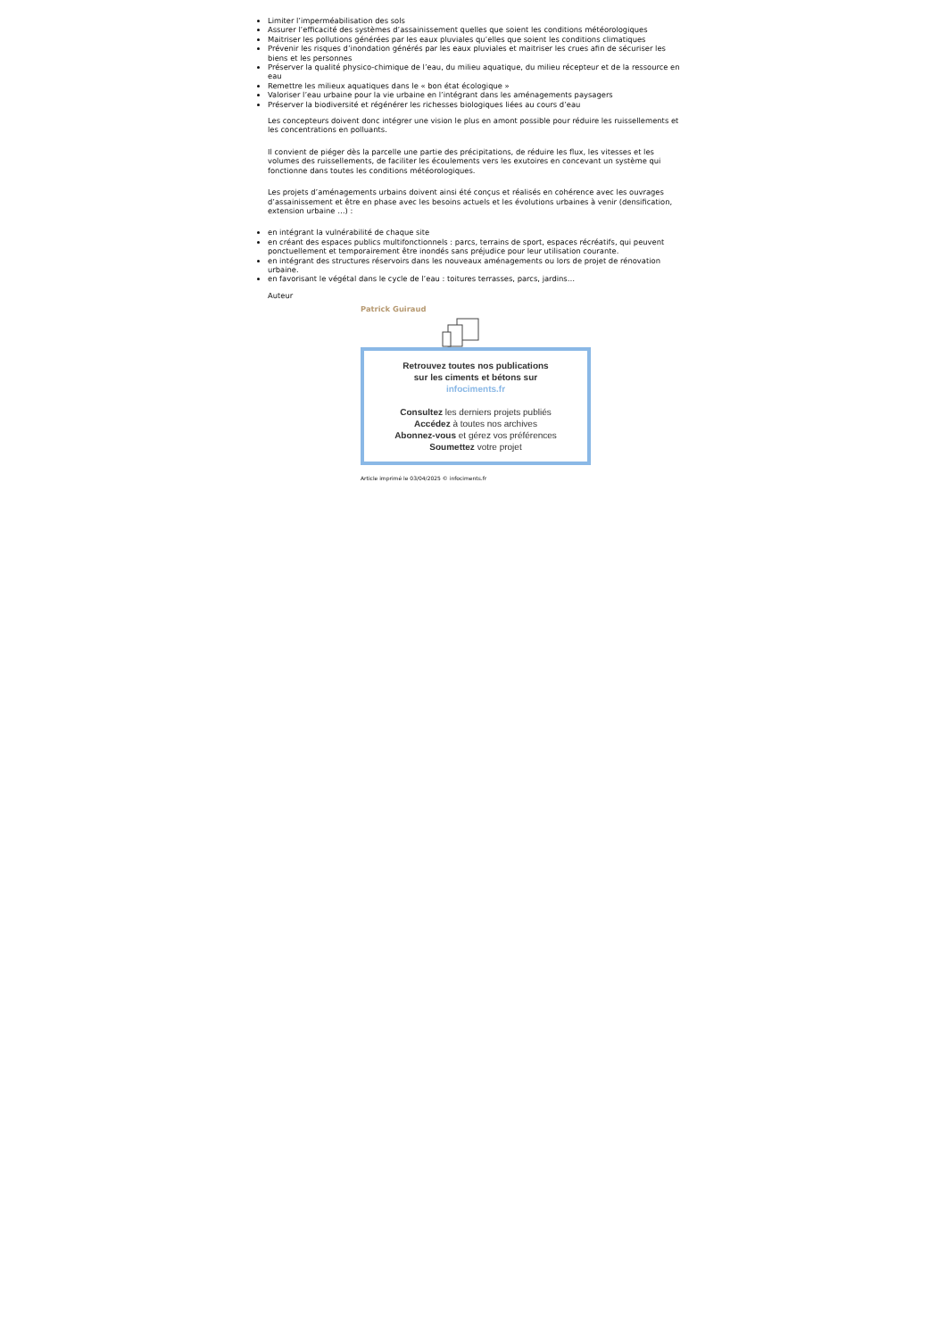Limiter l’imperméabilisation des sols
Assurer l’efficacité des systèmes d’assainissement quelles que soient les conditions météorologiques
Maitriser les pollutions générées par les eaux pluviales qu’elles que soient les conditions climatiques
Prévenir les risques d’inondation générés par les eaux pluviales et maitriser les crues afin de sécuriser les biens et les personnes
Préserver la qualité physico-chimique de l’eau, du milieu aquatique, du milieu récepteur et de la ressource en eau
Remettre les milieux aquatiques dans le « bon état écologique »
Valoriser l’eau urbaine pour la vie urbaine en l’intégrant dans les aménagements paysagers
Préserver la biodiversité et régénérer les richesses biologiques liées au cours d’eau
Les concepteurs doivent donc intégrer une vision le plus en amont possible pour réduire les ruissellements et les concentrations en polluants.
Il convient de piéger dès la parcelle une partie des précipitations, de réduire les flux, les vitesses et les volumes des ruissellements, de faciliter les écoulements vers les exutoires en concevant un système qui fonctionne dans toutes les conditions météorologiques.
Les projets d’aménagements urbains doivent ainsi été conçus et réalisés en cohérence avec les ouvrages d’assainissement et être en phase avec les besoins actuels et les évolutions urbaines à venir (densification, extension urbaine …) :
en intégrant la vulnérabilité de chaque site
en créant des espaces publics multifonctionnels : parcs, terrains de sport, espaces récréatifs, qui peuvent ponctuellement et temporairement être inondés sans préjudice pour leur utilisation courante.
en intégrant des structures réservoirs dans les nouveaux aménagements ou lors de projet de rénovation urbaine.
en favorisant le végétal dans le cycle de l’eau : toitures terrasses, parcs, jardins…
Auteur
Patrick Guiraud
Retrouvez toutes nos publications
sur les ciments et bétons sur
infociments.fr
Consultez les derniers projets publiés
Accédez à toutes nos archives
Abonnez-vous et gérez vos préférences
Soumettez votre projet
Article imprimé le 03/04/2025 © infociments.fr